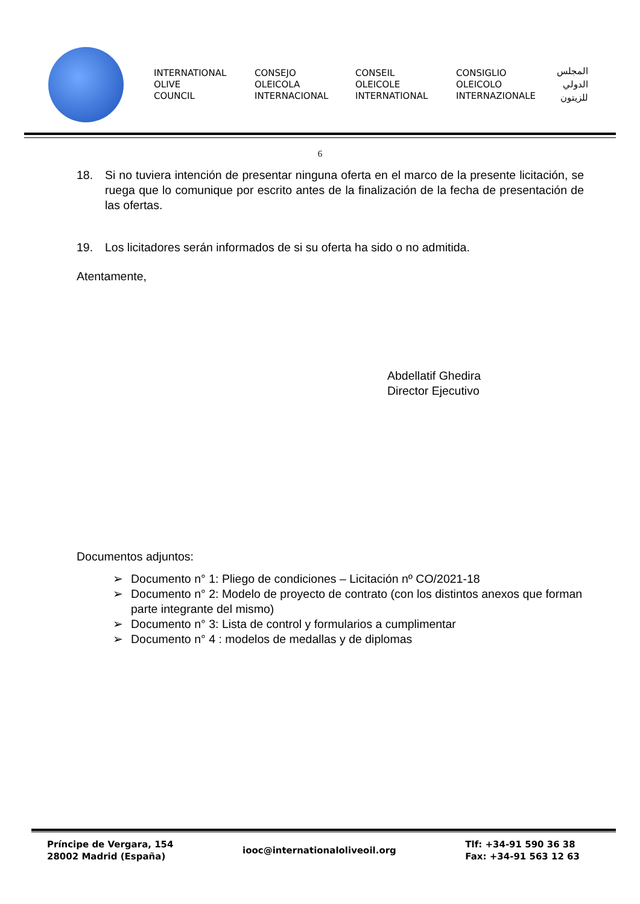INTERNATIONAL
OLIVE
COUNCIL
CONSEJO
OLEICOLA
INTERNACIONAL
CONSEIL
OLEICOLE
INTERNATIONAL
CONSIGLIO
OLEICOLO
INTERNAZIONALE
المجلس
الدولي
للزيتون
6
18. Si no tuviera intención de presentar ninguna oferta en el marco de la presente licitación, se ruega que lo comunique por escrito antes de la finalización de la fecha de presentación de las ofertas.
19. Los licitadores serán informados de si su oferta ha sido o no admitida.
Atentamente,
Abdellatif Ghedira
Director Ejecutivo
Documentos adjuntos:
➢ Documento n° 1: Pliego de condiciones – Licitación nº CO/2021-18
➢ Documento n° 2: Modelo de proyecto de contrato (con los distintos anexos que forman parte integrante del mismo)
➢ Documento n° 3: Lista de control y formularios a cumplimentar
➢ Documento n° 4 : modelos de medallas y de diplomas
Príncipe de Vergara, 154
28002 Madrid (España)
iooc@internationaloliveoil.org
Tlf: +34-91 590 36 38
Fax: +34-91 563 12 63